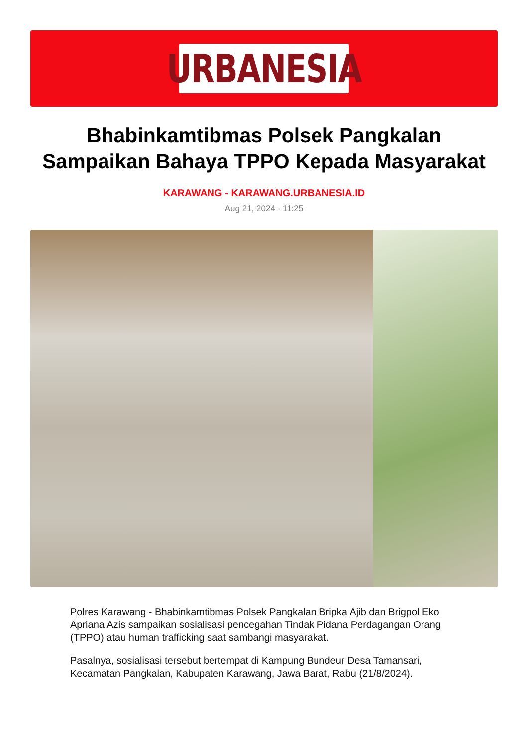URBANESIA
Bhabinkamtibmas Polsek Pangkalan Sampaikan Bahaya TPPO Kepada Masyarakat
KARAWANG - KARAWANG.URBANESIA.ID
Aug 21, 2024 - 11:25
Polres Karawang - Bhabinkamtibmas Polsek Pangkalan Bripka Ajib dan Brigpol Eko Apriana Azis sampaikan sosialisasi pencegahan Tindak Pidana Perdagangan Orang (TPPO) atau human trafficking saat sambangi masyarakat.
Pasalnya, sosialisasi tersebut bertempat di Kampung Bundeur Desa Tamansari, Kecamatan Pangkalan, Kabupaten Karawang, Jawa Barat, Rabu (21/8/2024).